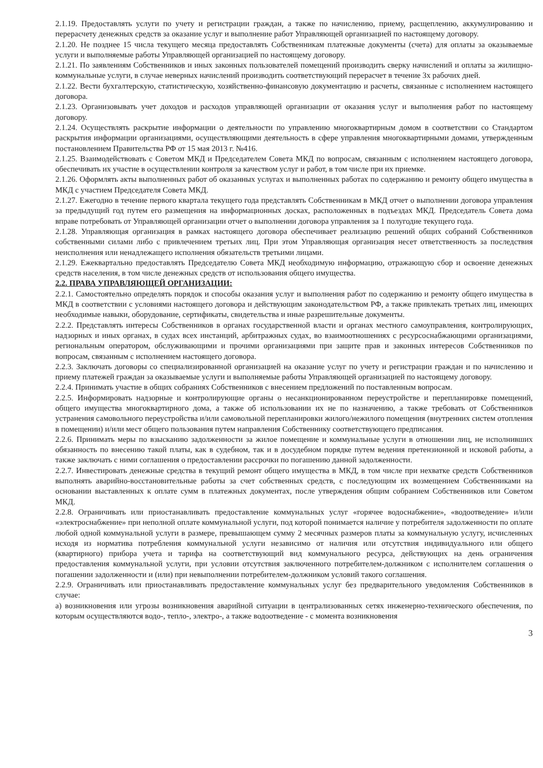2.1.19. Предоставлять услуги по учету и регистрации граждан, а также по начислению, приему, расщеплению, аккумулированию и перерасчету денежных средств за оказание услуг и выполнение работ Управляющей организацией по настоящему договору.
2.1.20. Не позднее 15 числа текущего месяца предоставлять Собственникам платежные документы (счета) для оплаты за оказываемые услуги и выполняемые работы Управляющей организацией по настоящему договору.
2.1.21. По заявлениям Собственников и иных законных пользователей помещений производить сверку начислений и оплаты за жилищно-коммунальные услуги, в случае неверных начислений производить соответствующий перерасчет в течение 3х рабочих дней.
2.1.22. Вести бухгалтерскую, статистическую, хозяйственно-финансовую документацию и расчеты, связанные с исполнением настоящего договора.
2.1.23. Организовывать учет доходов и расходов управляющей организации от оказания услуг и выполнения работ по настоящему договору.
2.1.24. Осуществлять раскрытие информации о деятельности по управлению многоквартирным домом в соответствии со Стандартом раскрытия информации организациями, осуществляющими деятельность в сфере управления многоквартирными домами, утвержденным постановлением Правительства РФ от 15 мая 2013 г. №416.
2.1.25. Взаимодействовать с Советом МКД и Председателем Совета МКД по вопросам, связанным с исполнением настоящего договора, обеспечивать их участие в осуществлении контроля за качеством услуг и работ, в том числе при их приемке.
2.1.26. Оформлять акты выполненных работ об оказанных услугах и выполненных работах по содержанию и ремонту общего имущества в МКД с участием Председателя Совета МКД.
2.1.27. Ежегодно в течение первого квартала текущего года представлять Собственникам в МКД отчет о выполнении договора управления за предыдущий год путем его размещения на информационных досках, расположенных в подъездах МКД. Председатель Совета дома вправе потребовать от Управляющей организации отчет о выполнении договора управления за 1 полугодие текущего года.
2.1.28. Управляющая организация в рамках настоящего договора обеспечивает реализацию решений общих собраний Собственников собственными силами либо с привлечением третьих лиц. При этом Управляющая организация несет ответственность за последствия неисполнения или ненадлежащего исполнения обязательств третьими лицами.
2.1.29. Ежеквартально предоставлять Председателю Совета МКД необходимую информацию, отражающую сбор и освоение денежных средств населения, в том числе денежных средств от использования общего имущества.
2.2. ПРАВА УПРАВЛЯЮЩЕЙ ОРГАНИЗАЦИИ:
2.2.1. Самостоятельно определять порядок и способы оказания услуг и выполнения работ по содержанию и ремонту общего имущества в МКД в соответствии с условиями настоящего договора и действующим законодательством РФ, а также привлекать третьих лиц, имеющих необходимые навыки, оборудование, сертификаты, свидетельства и иные разрешительные документы.
2.2.2. Представлять интересы Собственников в органах государственной власти и органах местного самоуправления, контролирующих, надзорных и иных органах, в судах всех инстанций, арбитражных судах, во взаимоотношениях с ресурсоснабжающими организациями, региональным оператором, обслуживающими и прочими организациями при защите прав и законных интересов Собственников по вопросам, связанным с исполнением настоящего договора.
2.2.3. Заключать договоры со специализированной организацией на оказание услуг по учету и регистрации граждан и по начислению и приему платежей граждан за оказываемые услуги и выполняемые работы Управляющей организацией по настоящему договору.
2.2.4. Принимать участие в общих собраниях Собственников с внесением предложений по поставленным вопросам.
2.2.5. Информировать надзорные и контролирующие органы о несанкционированном переустройстве и перепланировке помещений, общего имущества многоквартирного дома, а также об использовании их не по назначению, а также требовать от Собственников устранения самовольного переустройства и/или самовольной перепланировки жилого/нежилого помещения (внутренних систем отопления в помещении) и/или мест общего пользования путем направления Собственнику соответствующего предписания.
2.2.6. Принимать меры по взысканию задолженности за жилое помещение и коммунальные услуги в отношении лиц, не исполнивших обязанность по внесению такой платы, как в судебном, так и в досудебном порядке путем ведения претензионной и исковой работы, а также заключать с ними соглашения о предоставлении рассрочки по погашению данной задолженности.
2.2.7. Инвестировать денежные средства в текущий ремонт общего имущества в МКД, в том числе при нехватке средств Собственников выполнять аварийно-восстановительные работы за счет собственных средств, с последующим их возмещением Собственниками на основании выставленных к оплате сумм в платежных документах, после утверждения общим собранием Собственников или Советом МКД.
2.2.8. Ограничивать или приостанавливать предоставление коммунальных услуг «горячее водоснабжение», «водоотведение» и/или «электроснабжение» при неполной оплате коммунальной услуги, под которой понимается наличие у потребителя задолженности по оплате любой одной коммунальной услуги в размере, превышающем сумму 2 месячных размеров платы за коммунальную услугу, исчисленных исходя из норматива потребления коммунальной услуги независимо от наличия или отсутствия индивидуального или общего (квартирного) прибора учета и тарифа на соответствующий вид коммунального ресурса, действующих на день ограничения предоставления коммунальной услуги, при условии отсутствия заключенного потребителем-должником с исполнителем соглашения о погашении задолженности и (или) при невыполнении потребителем-должником условий такого соглашения.
2.2.9. Ограничивать или приостанавливать предоставление коммунальных услуг без предварительного уведомления Собственников в случае:
а) возникновения или угрозы возникновения аварийной ситуации в централизованных сетях инженерно-технического обеспечения, по которым осуществляются водо-, тепло-, электро-, а также водоотведение - с момента возникновения
3